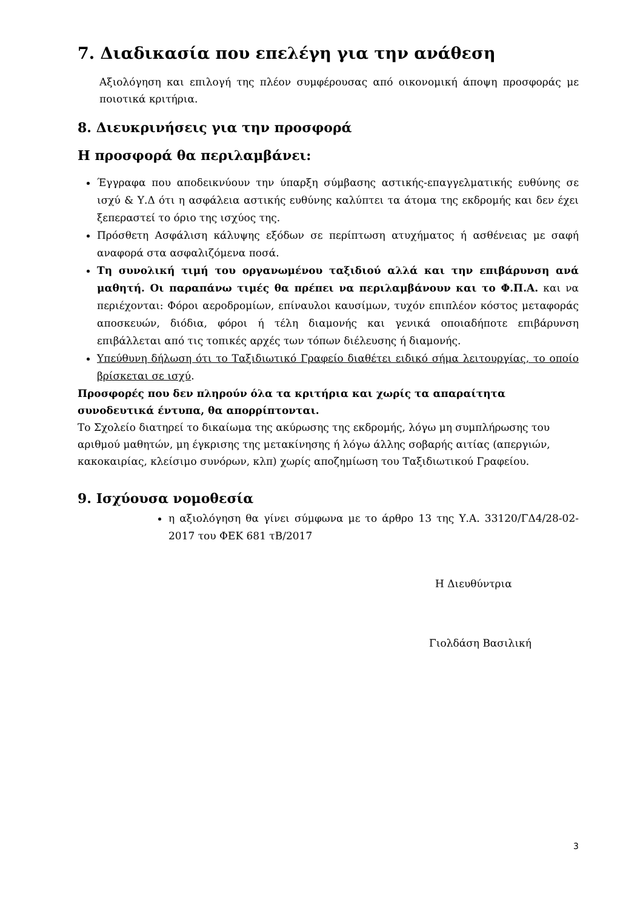7. Διαδικασία που επελέγη για την ανάθεση
Αξιολόγηση και επιλογή της πλέον συμφέρουσας από οικονομική άποψη προσφοράς με ποιοτικά κριτήρια.
8. Διευκρινήσεις για την προσφορά
Η προσφορά θα περιλαμβάνει:
Έγγραφα που αποδεικνύουν την ύπαρξη σύμβασης αστικής-επαγγελματικής ευθύνης σε ισχύ & Υ.Δ ότι η ασφάλεια αστικής ευθύνης καλύπτει τα άτομα της εκδρομής και δεν έχει ξεπεραστεί το όριο της ισχύος της.
Πρόσθετη Ασφάλιση κάλυψης εξόδων σε περίπτωση ατυχήματος ή ασθένειας με σαφή αναφορά στα ασφαλιζόμενα ποσά.
Τη συνολική τιμή του οργανωμένου ταξιδιού αλλά και την επιβάρυνση ανά μαθητή. Οι παραπάνω τιμές θα πρέπει να περιλαμβάνουν και το Φ.Π.Α. και να περιέχονται: Φόροι αεροδρομίων, επίναυλοι καυσίμων, τυχόν επιπλέον κόστος μεταφοράς αποσκευών, διόδια, φόροι ή τέλη διαμονής και γενικά οποιαδήποτε επιβάρυνση επιβάλλεται από τις τοπικές αρχές των τόπων διέλευσης ή διαμονής.
Υπεύθυνη δήλωση ότι το Ταξιδιωτικό Γραφείο διαθέτει ειδικό σήμα λειτουργίας, το οποίο βρίσκεται σε ισχύ.
Προσφορές που δεν πληρούν όλα τα κριτήρια και χωρίς τα απαραίτητα συνοδευτικά έντυπα, θα απορρίπτονται.
Το Σχολείο διατηρεί το δικαίωμα της ακύρωσης της εκδρομής, λόγω μη συμπλήρωσης του αριθμού μαθητών, μη έγκρισης της μετακίνησης ή λόγω άλλης σοβαρής αιτίας (απεργιών, κακοκαιρίας, κλείσιμο συνόρων, κλπ) χωρίς αποζημίωση του Ταξιδιωτικού Γραφείου.
9. Ισχύουσα νομοθεσία
η αξιολόγηση θα γίνει σύμφωνα με το άρθρο 13 της Υ.Α. 33120/ΓΔ4/28-02-2017 του ΦΕΚ 681 τΒ/2017
Η Διευθύντρια
Γιολδάση Βασιλική
3